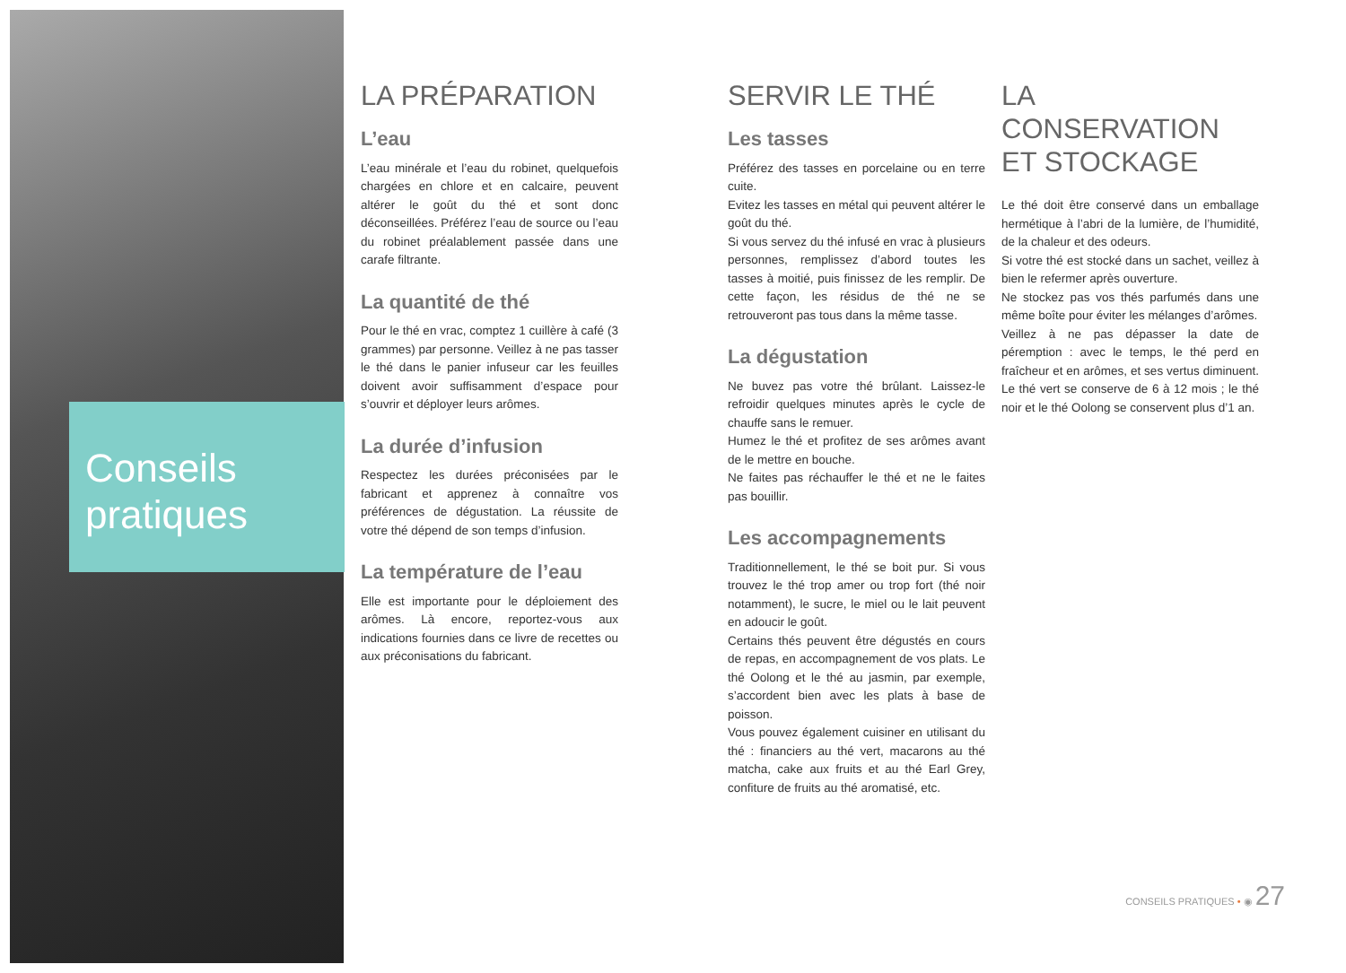Conseils
pratiques
LA PRÉPARATION
L’eau
L’eau minérale et l’eau du robinet, quelquefois chargées en chlore et en calcaire, peuvent altérer le goût du thé et sont donc déconseillées. Préférez l’eau de source ou l’eau du robinet préalablement passée dans une carafe filtrante.
La quantité de thé
Pour le thé en vrac, comptez 1 cuillère à café (3 grammes) par personne. Veillez à ne pas tasser le thé dans le panier infuseur car les feuilles doivent avoir suffisamment d’espace pour s’ouvrir et déployer leurs arômes.
La durée d’infusion
Respectez les durées préconisées par le fabricant et apprenez à connaître vos préférences de dégustation. La réussite de votre thé dépend de son temps d’infusion.
La température de l’eau
Elle est importante pour le déploiement des arômes. Là encore, reportez-vous aux indications fournies dans ce livre de recettes ou aux préconisations du fabricant.
SERVIR LE THÉ
Les tasses
Préférez des tasses en porcelaine ou en terre cuite.
Evitez les tasses en métal qui peuvent altérer le goût du thé.
Si vous servez du thé infusé en vrac à plusieurs personnes, remplissez d’abord toutes les tasses à moitié, puis finissez de les remplir. De cette façon, les résidus de thé ne se retrouveront pas tous dans la même tasse.
La dégustation
Ne buvez pas votre thé brûlant. Laissez-le refroidir quelques minutes après le cycle de chauffe sans le remuer.
Humez le thé et profitez de ses arômes avant de le mettre en bouche.
Ne faites pas réchauffer le thé et ne le faites pas bouillir.
Les accompagnements
Traditionnellement, le thé se boit pur. Si vous trouvez le thé trop amer ou trop fort (thé noir notamment), le sucre, le miel ou le lait peuvent en adoucir le goût.
Certains thés peuvent être dégustés en cours de repas, en accompagnement de vos plats. Le thé Oolong et le thé au jasmin, par exemple, s’accordent bien avec les plats à base de poisson.
Vous pouvez également cuisiner en utilisant du thé : financiers au thé vert, macarons au thé matcha, cake aux fruits et au thé Earl Grey, confiture de fruits au thé aromatisé, etc.
LA CONSERVATION
ET STOCKAGE
Le thé doit être conservé dans un emballage hermétique à l’abri de la lumière, de l’humidité, de la chaleur et des odeurs.
Si votre thé est stocké dans un sachet, veillez à bien le refermer après ouverture.
Ne stockez pas vos thés parfumés dans une même boîte pour éviter les mélanges d’arômes.
Veillez à ne pas dépasser la date de péremption : avec le temps, le thé perd en fraîcheur et en arômes, et ses vertus diminuent. Le thé vert se conserve de 6 à 12 mois ; le thé noir et le thé Oolong se conservent plus d’1 an.
CONSEILS PRATIQUES • ◉ 27